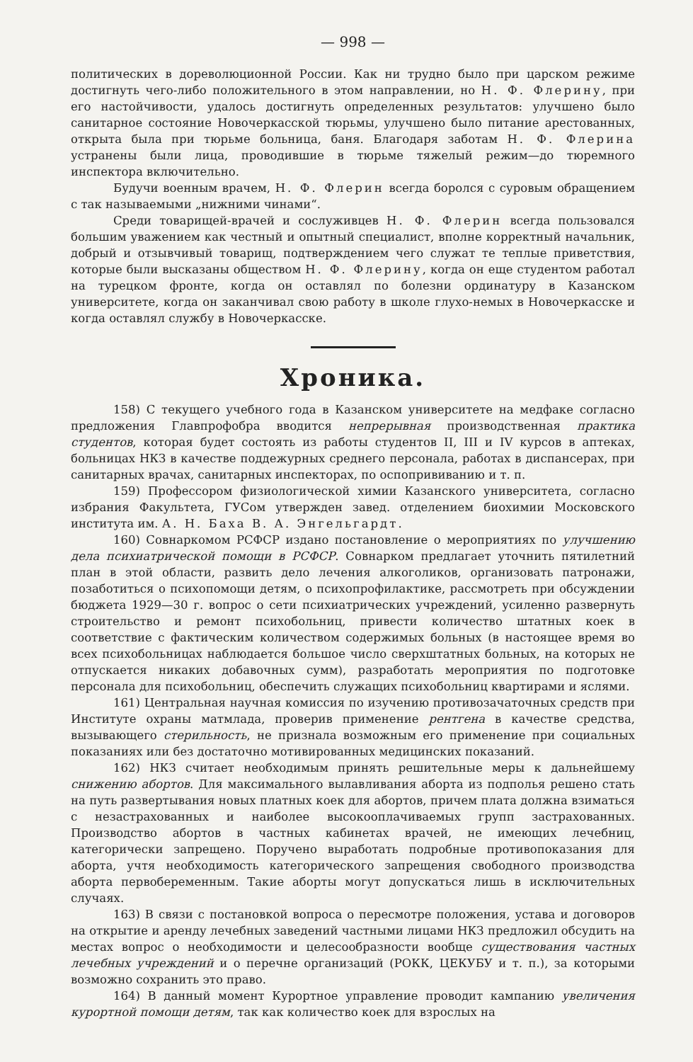— 998 —
политических в дореволюционной России. Как ни трудно было при царском режиме достигнуть чего-либо положительного в этом направлении, но Н. Ф. Флерину, при его настойчивости, удалось достигнуть определенных результатов: улучшено было санитарное состояние Новочеркасской тюрьмы, улучшено было питание арестованных, открыта была при тюрьме больница, баня. Благодаря заботам Н. Ф. Флерина устранены были лица, проводившие в тюрьме тяжелый режим—до тюремного инспектора включительно.
Будучи военным врачем, Н. Ф. Флерин всегда боролся с суровым обращением с так называемыми „нижними чинами“.
Среди товарищей-врачей и сослуживцев Н. Ф. Флерин всегда пользовался большим уважением как честный и опытный специалист, вполне корректный начальник, добрый и отзывчивый товарищ, подтверждением чего служат те теплые приветствия, которые были высказаны обществом Н. Ф. Флерину, когда он еще студентом работал на турецком фронте, когда он оставлял по болезни ординатуру в Казанском университете, когда он заканчивал свою работу в школе глухо-немых в Новочеркасске и когда оставлял службу в Новочеркасске.
Хроника.
158) С текущего учебного года в Казанском университете на медфаке согласно предложения Главпрофобра вводится непрерывная производственная практика студентов, которая будет состоять из работы студентов II, III и IV курсов в аптеках, больницах НКЗ в качестве поддежурных среднего персонала, работах в диспансерах, при санитарных врачах, санитарных инспекторах, по оспопрививанию и т. п.
159) Профессором физиологической химии Казанского университета, согласно избрания Факультета, ГУСом утвержден завед. отделением биохимии Московского института им. А. Н. Баха В. А. Энгельгардт.
160) Совнаркомом РСФСР издано постановление о мероприятиях по улучшению дела психиатрической помощи в РСФСР. Совнарком предлагает уточнить пятилетний план в этой области, развить дело лечения алкоголиков, организовать патронажи, позаботиться о психопомощи детям, о психопрофилактике, рассмотреть при обсуждении бюджета 1929—30 г. вопрос о сети психиатрических учреждений, усиленно развернуть строительство и ремонт психобольниц, привести количество штатных коек в соответствие с фактическим количеством содержимых больных (в настоящее время во всех психобольницах наблюдается большое число сверхштатных больных, на которых не отпускается никаких добавочных сумм), разработать мероприятия по подготовке персонала для психобольниц, обеспечить служащих психобольниц квартирами и яслями.
161) Центральная научная комиссия по изучению противозачаточных средств при Институте охраны матмлада, проверив применение рентгена в качестве средства, вызывающего стерильность, не признала возможным его применение при социальных показаниях или без достаточно мотивированных медицинских показаний.
162) НКЗ считает необходимым принять решительные меры к дальнейшему снижению абортов. Для максимального вылавливания аборта из подполья решено стать на путь развертывания новых платных коек для абортов, причем плата должна взиматься с незастрахованных и наиболее высокооплачиваемых групп застрахованных. Производство абортов в частных кабинетах врачей, не имеющих лечебниц, категорически запрещено. Поручено выработать подробные противопоказания для аборта, учтя необходимость категорического запрещения свободного производства аборта первобеременным. Такие аборты могут допускаться лишь в исключительных случаях.
163) В связи с постановкой вопроса о пересмотре положения, устава и договоров на открытие и аренду лечебных заведений частными лицами НКЗ предложил обсудить на местах вопрос о необходимости и целесообразности вообще существования частных лечебных учреждений и о перечне организаций (РОКК, ЦЕКУБУ и т. п.), за которыми возможно сохранить это право.
164) В данный момент Курортное управление проводит кампанию увеличения курортной помощи детям, так как количество коек для взрослых на